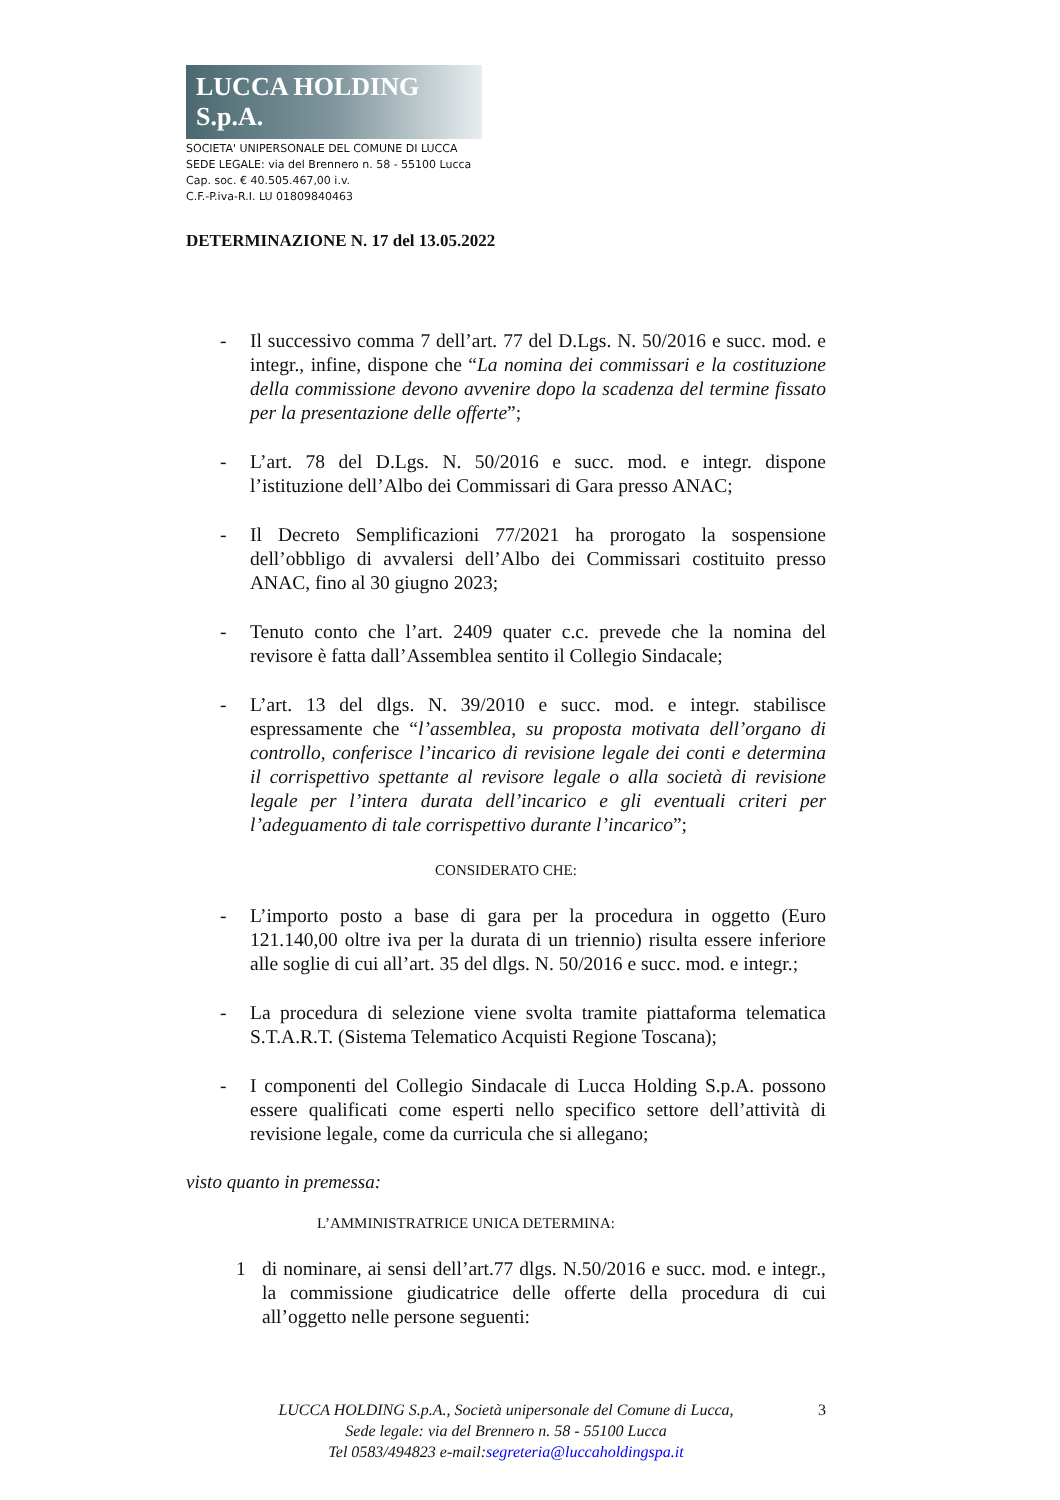LUCCA HOLDING S.p.A.
SOCIETA' UNIPERSONALE DEL COMUNE DI LUCCA
SEDE LEGALE: via del Brennero n. 58 - 55100 Lucca
Cap. soc. € 40.505.467,00 i.v.
C.F.-P.iva-R.I. LU 01809840463
DETERMINAZIONE N. 17 del 13.05.2022
- Il successivo comma 7 dell’art. 77 del D.Lgs. N. 50/2016 e succ. mod. e integr., infine, dispone che “La nomina dei commissari e la costituzione della commissione devono avvenire dopo la scadenza del termine fissato per la presentazione delle offerte”;
- L’art. 78 del D.Lgs. N. 50/2016 e succ. mod. e integr. dispone l’istituzione dell’Albo dei Commissari di Gara presso ANAC;
- Il Decreto Semplificazioni 77/2021 ha prorogato la sospensione dell’obbligo di avvalersi dell’Albo dei Commissari costituito presso ANAC, fino al 30 giugno 2023;
- Tenuto conto che l’art. 2409 quater c.c. prevede che la nomina del revisore è fatta dall’Assemblea sentito il Collegio Sindacale;
- L’art. 13 del dlgs. N. 39/2010 e succ. mod. e integr. stabilisce espressamente che “l’assemblea, su proposta motivata dell’organo di controllo, conferisce l’incarico di revisione legale dei conti e determina il corrispettivo spettante al revisore legale o alla società di revisione legale per l’intera durata dell’incarico e gli eventuali criteri per l’adeguamento di tale corrispettivo durante l’incarico”;
CONSIDERATO CHE:
- L’importo posto a base di gara per la procedura in oggetto (Euro 121.140,00 oltre iva per la durata di un triennio) risulta essere inferiore alle soglie di cui all’art. 35 del dlgs. N. 50/2016 e succ. mod. e integr.;
- La procedura di selezione viene svolta tramite piattaforma telematica S.T.A.R.T. (Sistema Telematico Acquisti Regione Toscana);
- I componenti del Collegio Sindacale di Lucca Holding S.p.A. possono essere qualificati come esperti nello specifico settore dell’attività di revisione legale, come da curricula che si allegano;
visto quanto in premessa:
L’AMMINISTRATRICE UNICA DETERMINA:
1 di nominare, ai sensi dell’art.77 dlgs. N.50/2016 e succ. mod. e integr., la commissione giudicatrice delle offerte della procedura di cui all’oggetto nelle persone seguenti:
3 LUCCA HOLDING S.p.A., Società unipersonale del Comune di Lucca,
Sede legale: via del Brennero n. 58 - 55100 Lucca
Tel 0583/494823 e-mail:segreteria@luccaholdingspa.it